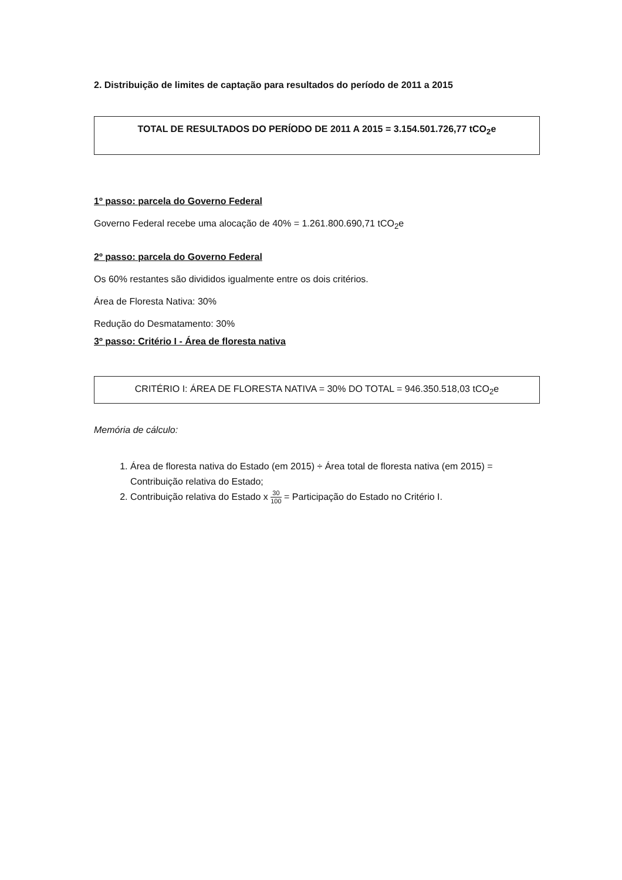2. Distribuição de limites de captação para resultados do período de 2011 a 2015
TOTAL DE RESULTADOS DO PERÍODO DE 2011 A 2015 = 3.154.501.726,77 tCO<sub>2</sub>e
1º passo: parcela do Governo Federal
Governo Federal recebe uma alocação de 40% = 1.261.800.690,71 tCO<sub>2</sub>e
2º passo: parcela do Governo Federal
Os 60% restantes são divididos igualmente entre os dois critérios.
Área de Floresta Nativa: 30%
Redução do Desmatamento: 30%
3º passo: Critério I - Área de floresta nativa
CRITÉRIO I: ÁREA DE FLORESTA NATIVA = 30% DO TOTAL = 946.350.518,03 tCO<sub>2</sub>e
Memória de cálculo:
1. Área de floresta nativa do Estado (em 2015) ÷ Área total de floresta nativa (em 2015) = Contribuição relativa do Estado;
2. Contribuição relativa do Estado x 30 100 = Participação do Estado no Critério I.